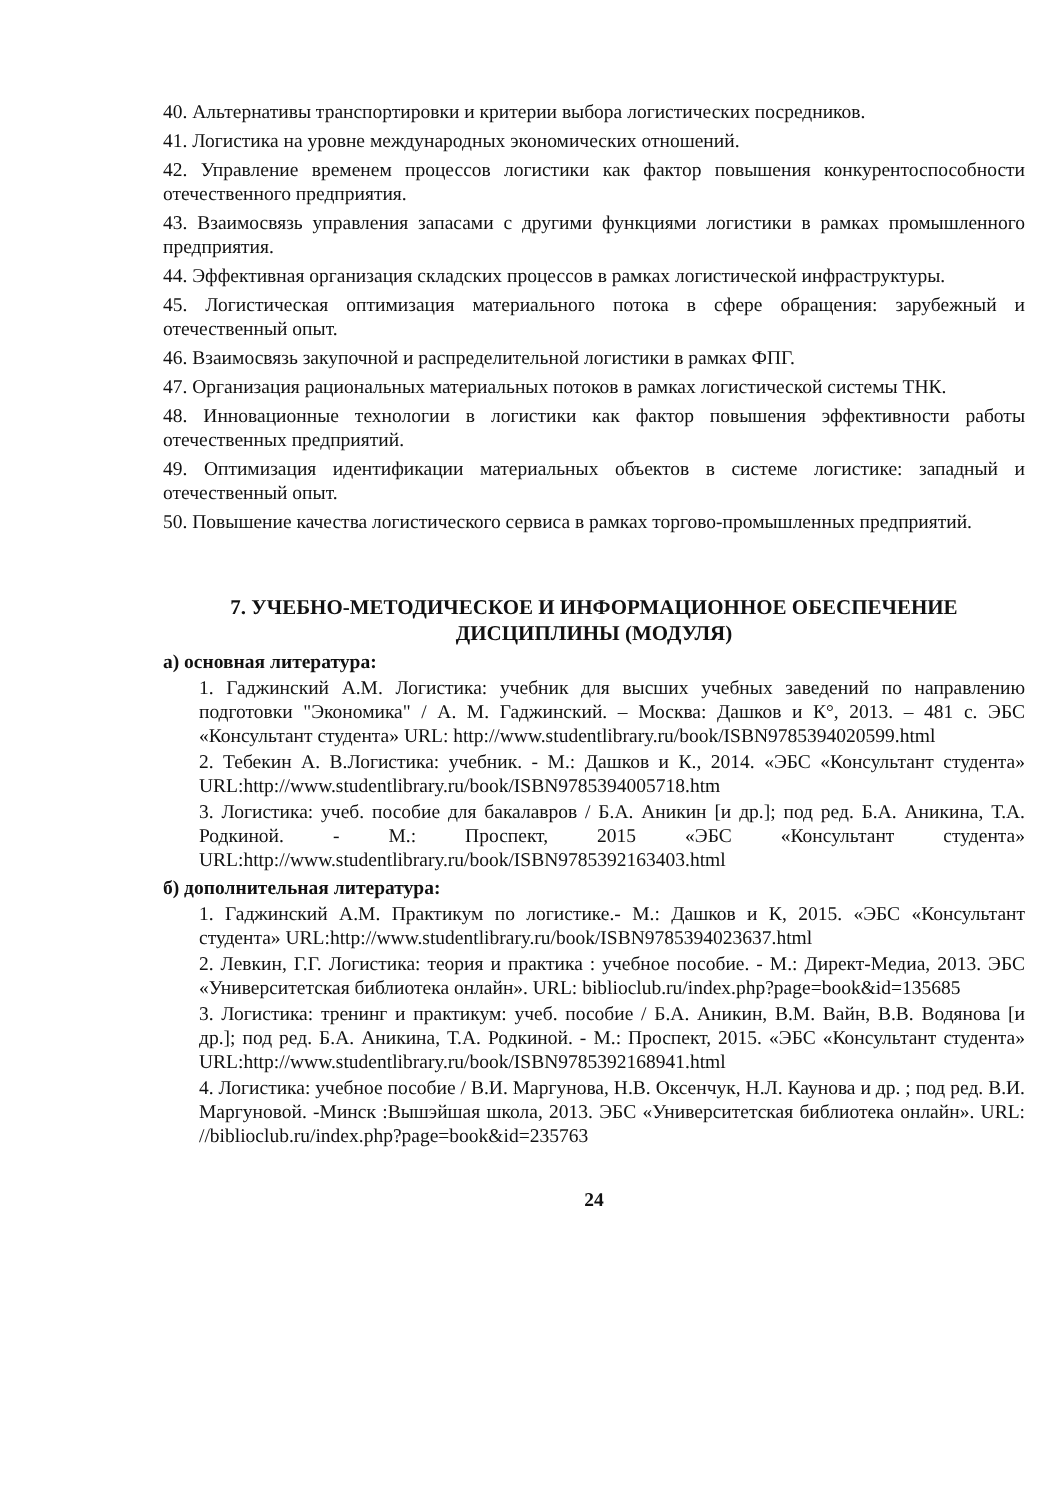40. Альтернативы транспортировки и критерии выбора логистических посредников.
41. Логистика на уровне международных экономических отношений.
42. Управление временем процессов логистики как фактор повышения конкурентоспособности отечественного предприятия.
43. Взаимосвязь управления запасами с другими функциями логистики в рамках промышленного предприятия.
44. Эффективная организация складских процессов в рамках логистической инфраструктуры.
45. Логистическая оптимизация материального потока в сфере обращения: зарубежный и отечественный опыт.
46. Взаимосвязь закупочной и распределительной логистики в рамках ФПГ.
47. Организация рациональных материальных потоков в рамках логистической системы ТНК.
48. Инновационные технологии в логистики как фактор повышения эффективности работы отечественных предприятий.
49. Оптимизация идентификации материальных объектов в системе логистике: западный и отечественный опыт.
50. Повышение качества логистического сервиса в рамках торгово-промышленных предприятий.
7. УЧЕБНО-МЕТОДИЧЕСКОЕ И ИНФОРМАЦИОННОЕ ОБЕСПЕЧЕНИЕ ДИСЦИПЛИНЫ (МОДУЛЯ)
а) основная литература:
1. Гаджинский А.М. Логистика: учебник для высших учебных заведений по направлению подготовки "Экономика" / А. М. Гаджинский. – Москва: Дашков и К°, 2013. – 481 с. ЭБС «Консультант студента» URL: http://www.studentlibrary.ru/book/ISBN9785394020599.html
2. Тебекин А. В.Логистика: учебник. - М.: Дашков и К., 2014. «ЭБС «Консультант студента» URL:http://www.studentlibrary.ru/book/ISBN9785394005718.htm
3. Логистика: учеб. пособие для бакалавров / Б.А. Аникин [и др.]; под ред. Б.А. Аникина, Т.А. Родкиной. - М.: Проспект, 2015 «ЭБС «Консультант студента» URL:http://www.studentlibrary.ru/book/ISBN9785392163403.html
б) дополнительная литература:
1. Гаджинский А.М. Практикум по логистике.- М.: Дашков и К, 2015. «ЭБС «Консультант студента» URL:http://www.studentlibrary.ru/book/ISBN9785394023637.html
2. Левкин, Г.Г. Логистика: теория и практика : учебное пособие. - М.: Директ-Медиа, 2013. ЭБС «Университетская библиотека онлайн». URL: biblioclub.ru/index.php?page=book&id=135685
3. Логистика: тренинг и практикум: учеб. пособие / Б.А. Аникин, В.М. Вайн, В.В. Водянова [и др.]; под ред. Б.А. Аникина, Т.А. Родкиной. - М.: Проспект, 2015. «ЭБС «Консультант студента» URL:http://www.studentlibrary.ru/book/ISBN9785392168941.html
4. Логистика: учебное пособие / В.И. Маргунова, Н.В. Оксенчук, Н.Л. Каунова и др. ; под ред. В.И. Маргуновой. -Минск :Вышэйшая школа, 2013. ЭБС «Университетская библиотека онлайн». URL: //biblioclub.ru/index.php?page=book&id=235763
24